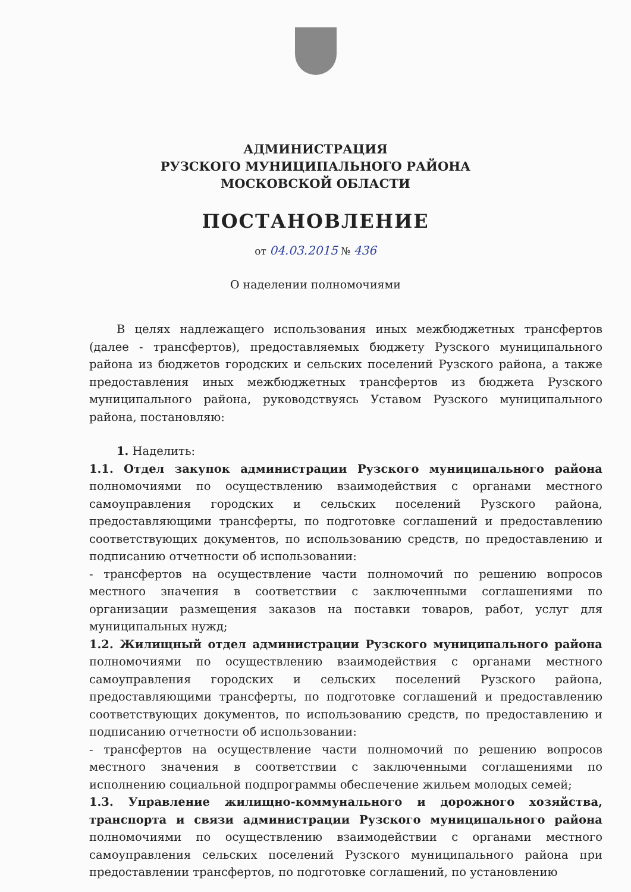АДМИНИСТРАЦИЯ
РУЗСКОГО МУНИЦИПАЛЬНОГО РАЙОНА
МОСКОВСКОЙ ОБЛАСТИ
ПОСТАНОВЛЕНИЕ
от 04.03.2015 № 436
О наделении полномочиями
В целях надлежащего использования иных межбюджетных трансфертов (далее - трансфертов), предоставляемых бюджету Рузского муниципального района из бюджетов городских и сельских поселений Рузского района, а также предоставления иных межбюджетных трансфертов из бюджета Рузского муниципального района, руководствуясь Уставом Рузского муниципального района, постановляю:
1. Наделить:
1.1. Отдел закупок администрации Рузского муниципального района полномочиями по осуществлению взаимодействия с органами местного самоуправления городских и сельских поселений Рузского района, предоставляющими трансферты, по подготовке соглашений и предоставлению соответствующих документов, по использованию средств, по предоставлению и подписанию отчетности об использовании:
- трансфертов на осуществление части полномочий по решению вопросов местного значения в соответствии с заключенными соглашениями по организации размещения заказов на поставки товаров, работ, услуг для муниципальных нужд;
1.2. Жилищный отдел администрации Рузского муниципального района полномочиями по осуществлению взаимодействия с органами местного самоуправления городских и сельских поселений Рузского района, предоставляющими трансферты, по подготовке соглашений и предоставлению соответствующих документов, по использованию средств, по предоставлению и подписанию отчетности об использовании:
- трансфертов на осуществление части полномочий по решению вопросов местного значения в соответствии с заключенными соглашениями по исполнению социальной подпрограммы обеспечение жильем молодых семей;
1.3. Управление жилищно-коммунального и дорожного хозяйства, транспорта и связи администрации Рузского муниципального района полномочиями по осуществлению взаимодействии с органами местного самоуправления сельских поселений Рузского муниципального района при предоставлении трансфертов, по подготовке соглашений, по установлению